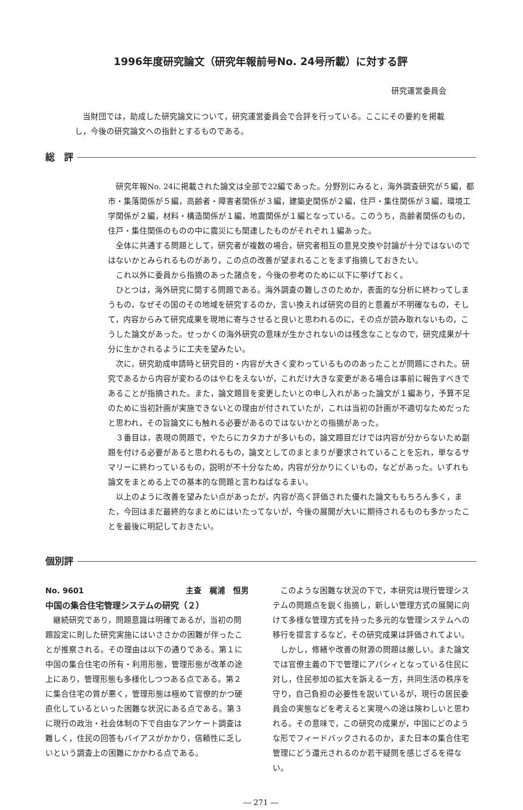1996年度研究論文（研究年報前号No. 24号所載）に対する評
研究運営委員会
当財団では，助成した研究論文について，研究運営委員会で合評を行っている。ここにその要約を掲載し，今後の研究論文への指針とするものである。
総　評
研究年報No. 24に掲載された論文は全部で22編であった。分野別にみると，海外調査研究が５編，都市・集落関係が５編，高齢者・障害者関係が３編，建築史関係が２編，住戸・集住関係が３編，環境工学関係が２編，材料・構造関係が１編，地震関係が１編となっている。このうち，高齢者関係のもの，住戸・集住関係のものの中に震災にも関連したものがそれぞれ１編あった。
全体に共通する問題として，研究者が複数の場合，研究者相互の意見交換や討論が十分ではないのではないかとみられるものがあり，この点の改善が望まれることをまず指摘しておきたい。
これ以外に委員から指摘のあった諸点を，今後の参考のために以下に挙げておく。
ひとつは，海外研究に関する問題である。海外調査の難しさのためか，表面的な分析に終わってしまうもの，なぜその国のその地域を研究するのか，言い換えれば研究の目的と意義が不明確なもの，そして，内容からみて研究成果を現地に寄与させると良いと思われるのに，その点が読み取れないもの，こうした論文があった。せっかくの海外研究の意味が生かされないのは残念なことなので，研究成果が十分に生かされるように工夫を望みたい。
次に，研究助成申請時と研究目的・内容が大きく変わっているもののあったことが問題にされた。研究であるから内容が変わるのはやむをえないが，これだけ大きな変更がある場合は事前に報告すべきであることが指摘された。また，論文題目を変更したいとの申し入れがあった論文が１編あり，予算不足のために当初計画が実施できないとの理由が付されていたが，これは当初の計画が不適切なためだったと思われ，その旨論文にも触れる必要があるのではないかとの指摘があった。
３番目は，表現の問題で，やたらにカタカナが多いもの，論文題目だけでは内容が分からないため副題を付ける必要があると思われるもの，論文としてのまとまりが要求されていることを忘れ，単なるサマリーに終わっているもの，説明が不十分なため，内容が分かりにくいもの，などがあった。いずれも論文をまとめる上での基本的な問題と言わねばなるまい。
以上のように改善を望みたい点があったが，内容が高く評価された優れた論文ももちろん多く，また，今回はまだ最終的なまとめにはいたってないが，今後の展開が大いに期待されるものも多かったことを最後に明記しておきたい。
個別評
No. 9601 主査　梶浦　恒男
中国の集合住宅管理システムの研究（２）
継続研究であり，問題意識は明確であるが，当初の問題設定に則した研究実施にはいささかの困難が伴ったことが推察される。その理由は以下の通りである。第１に中国の集合住宅の所有・利用形態，管理形態が改革の途上にあり，管理形態も多様化しつつある点である。第２に集合住宅の質が悪く，管理形態は極めて官僚的かつ硬直化しているといった困難な状況にある点である。第３に現行の政治・社会体制の下で自由なアンケート調査は難しく，住民の回答もバイアスがかかり，信頼性に乏しいという調査上の困難にかかわる点である。
このような困難な状況の下で，本研究は現行管理システムの問題点を鋭く指摘し，新しい管理方式の展開に向けて多様な管理方式を持った多元的な管理システムへの移行を提言するなど，その研究成果は評価されてよい。
しかし，修繕や改善の財源の問題は厳しい。また論文では官僚主義の下で管理にアパシィとなっている住民に対し，住民参加の拡大を訴える一方，共同生活の秩序を守り，自己負担の必要性を説いているが，現行の居民委員会の実態などを考えると実現への途は険わしいと思われる。その意味で，この研究の成果が，中国にどのような形でフィードバックされるのか，また日本の集合住宅管理にどう還元されるのか若干疑問を感じざるを得ない。
― 271 ―